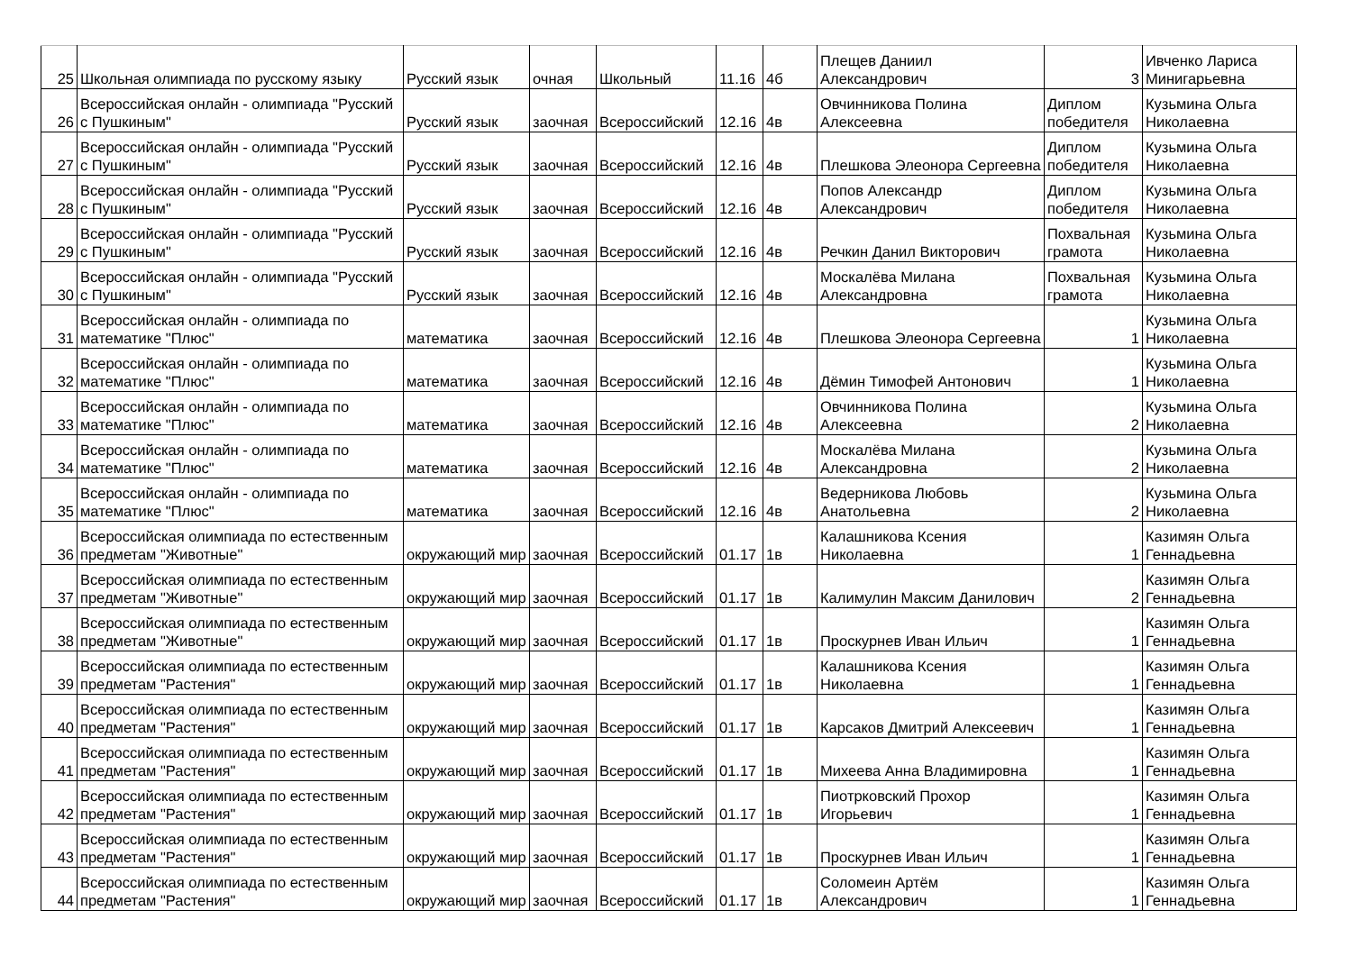| 25 | Школьная олимпиада по русскому языку | Русский язык | очная | Школьный | 11.16 | 4б | Плещев Даниил Александрович | 3 | Ивченко Лариса Минигарьевна |
| 26 | Всероссийская онлайн - олимпиада "Русский с Пушкиным" | Русский язык | заочная | Всероссийский | 12.16 | 4в | Овчинникова Полина Алексеевна | Диплом победителя | Кузьмина Ольга Николаевна |
| 27 | Всероссийская онлайн - олимпиада "Русский с Пушкиным" | Русский язык | заочная | Всероссийский | 12.16 | 4в | Плешкова Элеонора Сергеевна | Диплом победителя | Кузьмина Ольга Николаевна |
| 28 | Всероссийская онлайн - олимпиада "Русский с Пушкиным" | Русский язык | заочная | Всероссийский | 12.16 | 4в | Попов Александр Александрович | Диплом победителя | Кузьмина Ольга Николаевна |
| 29 | Всероссийская онлайн - олимпиада "Русский с Пушкиным" | Русский язык | заочная | Всероссийский | 12.16 | 4в | Речкин Данил Викторович | Похвальная грамота | Кузьмина Ольга Николаевна |
| 30 | Всероссийская онлайн - олимпиада "Русский с Пушкиным" | Русский язык | заочная | Всероссийский | 12.16 | 4в | Москалёва Милана Александровна | Похвальная грамота | Кузьмина Ольга Николаевна |
| 31 | Всероссийская онлайн - олимпиада по математике "Плюс" | математика | заочная | Всероссийский | 12.16 | 4в | Плешкова Элеонора Сергеевна | 1 | Кузьмина Ольга Николаевна |
| 32 | Всероссийская онлайн - олимпиада по математике "Плюс" | математика | заочная | Всероссийский | 12.16 | 4в | Дёмин Тимофей Антонович | 1 | Кузьмина Ольга Николаевна |
| 33 | Всероссийская онлайн - олимпиада по математике "Плюс" | математика | заочная | Всероссийский | 12.16 | 4в | Овчинникова Полина Алексеевна | 2 | Кузьмина Ольга Николаевна |
| 34 | Всероссийская онлайн - олимпиада по математике "Плюс" | математика | заочная | Всероссийский | 12.16 | 4в | Москалёва Милана Александровна | 2 | Кузьмина Ольга Николаевна |
| 35 | Всероссийская онлайн - олимпиада по математике "Плюс" | математика | заочная | Всероссийский | 12.16 | 4в | Ведерникова Любовь Анатольевна | 2 | Кузьмина Ольга Николаевна |
| 36 | Всероссийская олимпиада по естественным предметам "Животные" | окружающий мир | заочная | Всероссийский | 01.17 | 1в | Калашникова Ксения Николаевна | 1 | Казимян Ольга Геннадьевна |
| 37 | Всероссийская олимпиада по естественным предметам "Животные" | окружающий мир | заочная | Всероссийский | 01.17 | 1в | Калимулин Максим Данилович | 2 | Казимян Ольга Геннадьевна |
| 38 | Всероссийская олимпиада по естественным предметам "Животные" | окружающий мир | заочная | Всероссийский | 01.17 | 1в | Проскурнев Иван Ильич | 1 | Казимян Ольга Геннадьевна |
| 39 | Всероссийская олимпиада по естественным предметам "Растения" | окружающий мир | заочная | Всероссийский | 01.17 | 1в | Калашникова Ксения Николаевна | 1 | Казимян Ольга Геннадьевна |
| 40 | Всероссийская олимпиада по естественным предметам "Растения" | окружающий мир | заочная | Всероссийский | 01.17 | 1в | Карсаков Дмитрий Алексеевич | 1 | Казимян Ольга Геннадьевна |
| 41 | Всероссийская олимпиада по естественным предметам "Растения" | окружающий мир | заочная | Всероссийский | 01.17 | 1в | Михеева Анна Владимировна | 1 | Казимян Ольга Геннадьевна |
| 42 | Всероссийская олимпиада по естественным предметам "Растения" | окружающий мир | заочная | Всероссийский | 01.17 | 1в | Пиотрковский Прохор Игорьевич | 1 | Казимян Ольга Геннадьевна |
| 43 | Всероссийская олимпиада по естественным предметам "Растения" | окружающий мир | заочная | Всероссийский | 01.17 | 1в | Проскурнев Иван Ильич | 1 | Казимян Ольга Геннадьевна |
| 44 | Всероссийская олимпиада по естественным предметам "Растения" | окружающий мир | заочная | Всероссийский | 01.17 | 1в | Соломеин Артём Александрович | 1 | Казимян Ольга Геннадьевна |